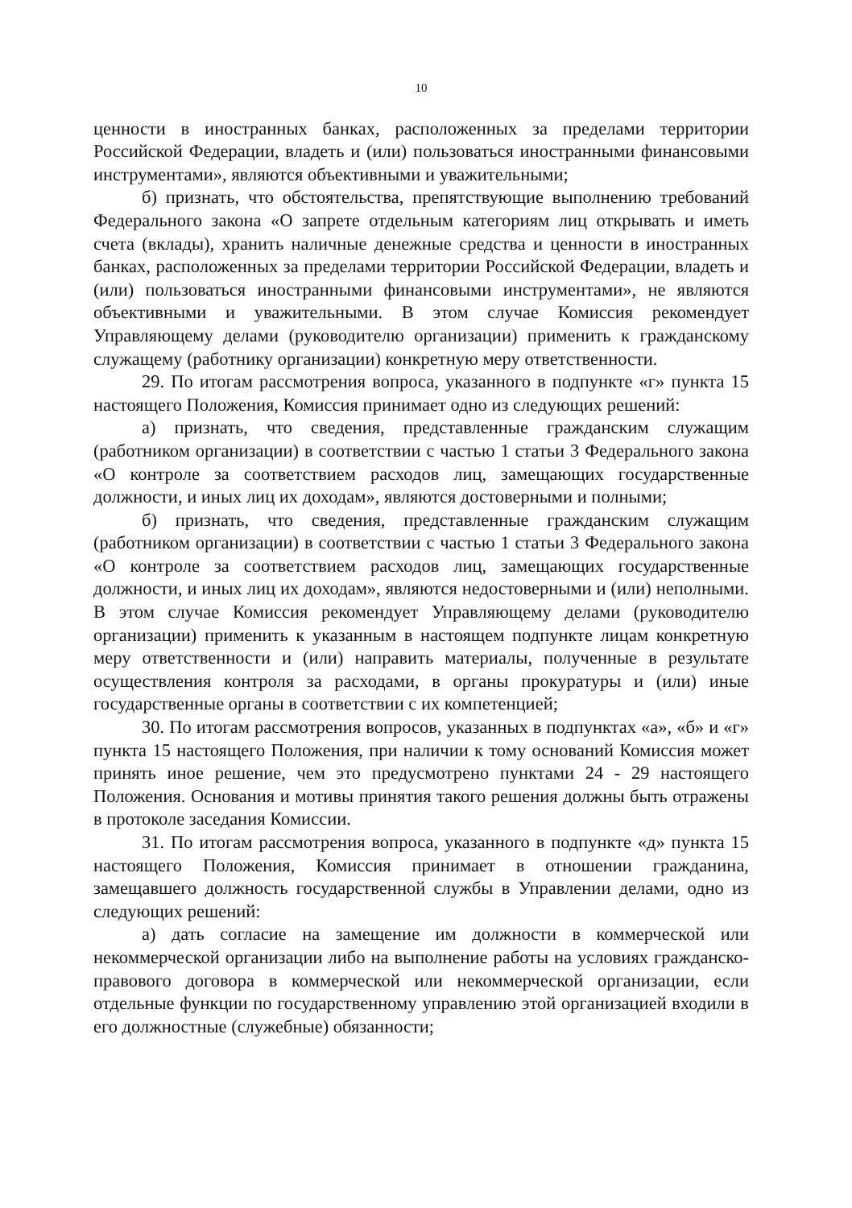10
ценности в иностранных банках, расположенных за пределами территории Российской Федерации, владеть и (или) пользоваться иностранными финансовыми инструментами», являются объективными и уважительными;
б) признать, что обстоятельства, препятствующие выполнению требований Федерального закона «О запрете отдельным категориям лиц открывать и иметь счета (вклады), хранить наличные денежные средства и ценности в иностранных банках, расположенных за пределами территории Российской Федерации, владеть и (или) пользоваться иностранными финансовыми инструментами», не являются объективными и уважительными. В этом случае Комиссия рекомендует Управляющему делами (руководителю организации) применить к гражданскому служащему (работнику организации) конкретную меру ответственности.
29. По итогам рассмотрения вопроса, указанного в подпункте «г» пункта 15 настоящего Положения, Комиссия принимает одно из следующих решений:
а) признать, что сведения, представленные гражданским служащим (работником организации) в соответствии с частью 1 статьи 3 Федерального закона «О контроле за соответствием расходов лиц, замещающих государственные должности, и иных лиц их доходам», являются достоверными и полными;
б) признать, что сведения, представленные гражданским служащим (работником организации) в соответствии с частью 1 статьи 3 Федерального закона «О контроле за соответствием расходов лиц, замещающих государственные должности, и иных лиц их доходам», являются недостоверными и (или) неполными. В этом случае Комиссия рекомендует Управляющему делами (руководителю организации) применить к указанным в настоящем подпункте лицам конкретную меру ответственности и (или) направить материалы, полученные в результате осуществления контроля за расходами, в органы прокуратуры и (или) иные государственные органы в соответствии с их компетенцией;
30. По итогам рассмотрения вопросов, указанных в подпунктах «а», «б» и «г» пункта 15 настоящего Положения, при наличии к тому оснований Комиссия может принять иное решение, чем это предусмотрено пунктами 24 - 29 настоящего Положения. Основания и мотивы принятия такого решения должны быть отражены в протоколе заседания Комиссии.
31. По итогам рассмотрения вопроса, указанного в подпункте «д» пункта 15 настоящего Положения, Комиссия принимает в отношении гражданина, замещавшего должность государственной службы в Управлении делами, одно из следующих решений:
а) дать согласие на замещение им должности в коммерческой или некоммерческой организации либо на выполнение работы на условиях гражданско-правового договора в коммерческой или некоммерческой организации, если отдельные функции по государственному управлению этой организацией входили в его должностные (служебные) обязанности;